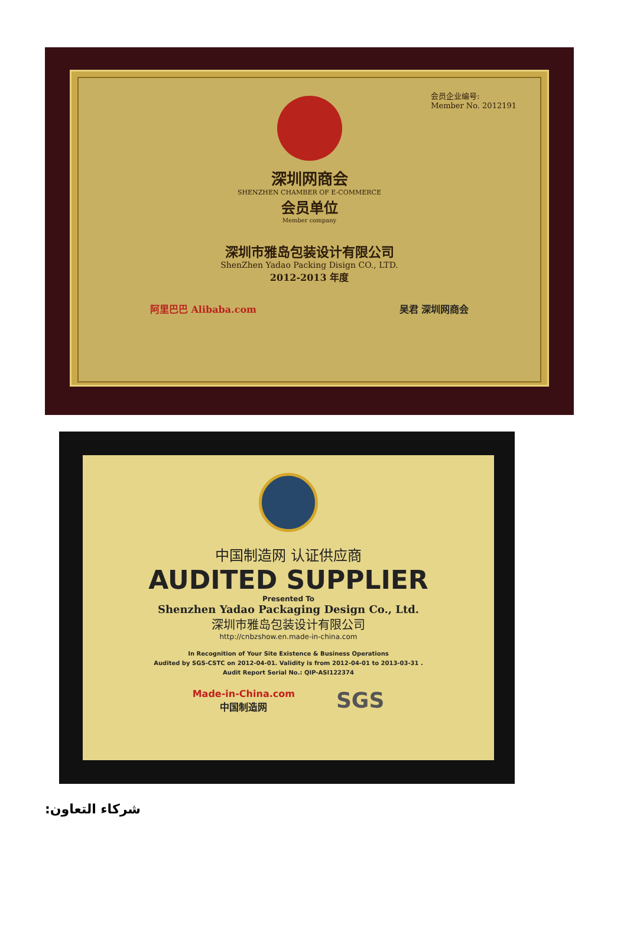会员企业编号:
Member No. 2012191
深圳网商会
SHENZHEN CHAMBER OF E-COMMERCE
会员单位
Member company
深圳市雅岛包装设计有限公司
ShenZhen Yadao Packing Disign CO., LTD.
2012-2013 年度
阿里巴巴 Alibaba.com 吴君 深圳网商会
中国制造网 认证供应商
AUDITED SUPPLIER
Presented To
Shenzhen Yadao Packaging Design Co., Ltd.
深圳市雅岛包装设计有限公司
http://cnbzshow.en.made-in-china.com
In Recognition of Your Site Existence & Business Operations
Audited by SGS-CSTC on 2012-04-01. Validity is from 2012-04-01 to 2013-03-31 .
Audit Report Serial No.: QIP-ASI122374
Made-in-China.com
中国制造网 SGS
شركاء التعاون: